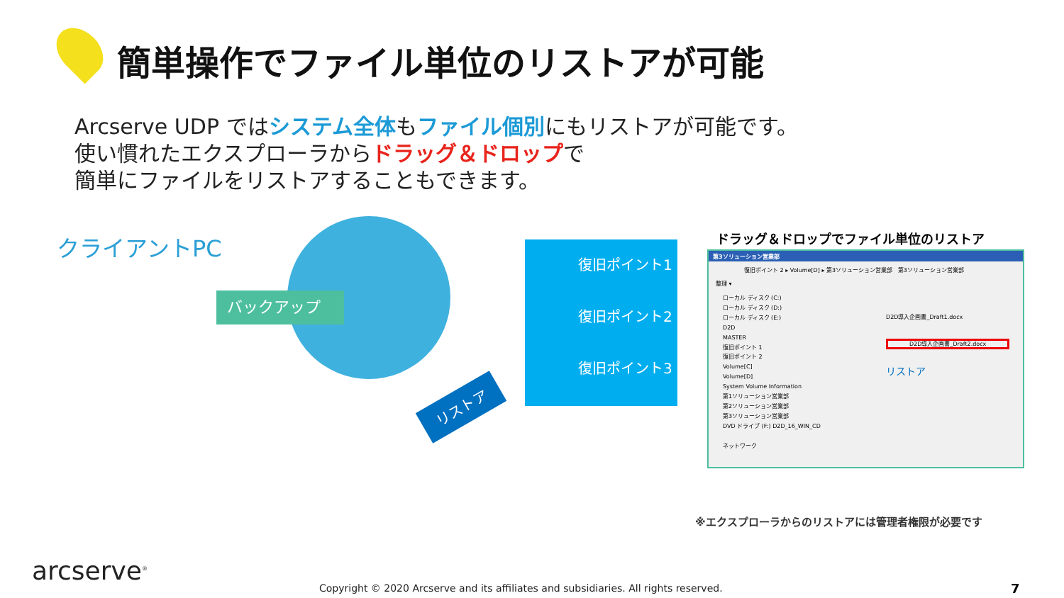簡単操作でファイル単位のリストアが可能
Arcserve UDP ではシステム全体もファイル個別にもリストアが可能です。
使い慣れたエクスプローラからドラッグ＆ドロップで
簡単にファイルをリストアすることもできます。
クライアントPC
バックアップ
復旧ポイント1
復旧ポイント2
復旧ポイント3
リストア
ドラッグ＆ドロップでファイル単位のリストア
第3ソリューション営業部
復旧ポイント 2 ▸ Volume[D] ▸ 第3ソリューション営業部 第3ソリューション営業部
整理 ▾
ローカル ディスク (C:)
ローカル ディスク (D:)
ローカル ディスク (E:)
D2D
MASTER
復旧ポイント 1
復旧ポイント 2
Volume[C]
Volume[D]
System Volume Information
第1ソリューション営業部
第2ソリューション営業部
第3ソリューション営業部
DVD ドライブ (F:) D2D_16_WIN_CD
ネットワーク
D2D導入企画書_Draft1.docx
D2D導入企画書_Draft2.docx
リストア
※エクスプローラからのリストアには管理者権限が必要です
arcserve<sup>®</sup>
Copyright © 2020 Arcserve and its affiliates and subsidiaries. All rights reserved.
7